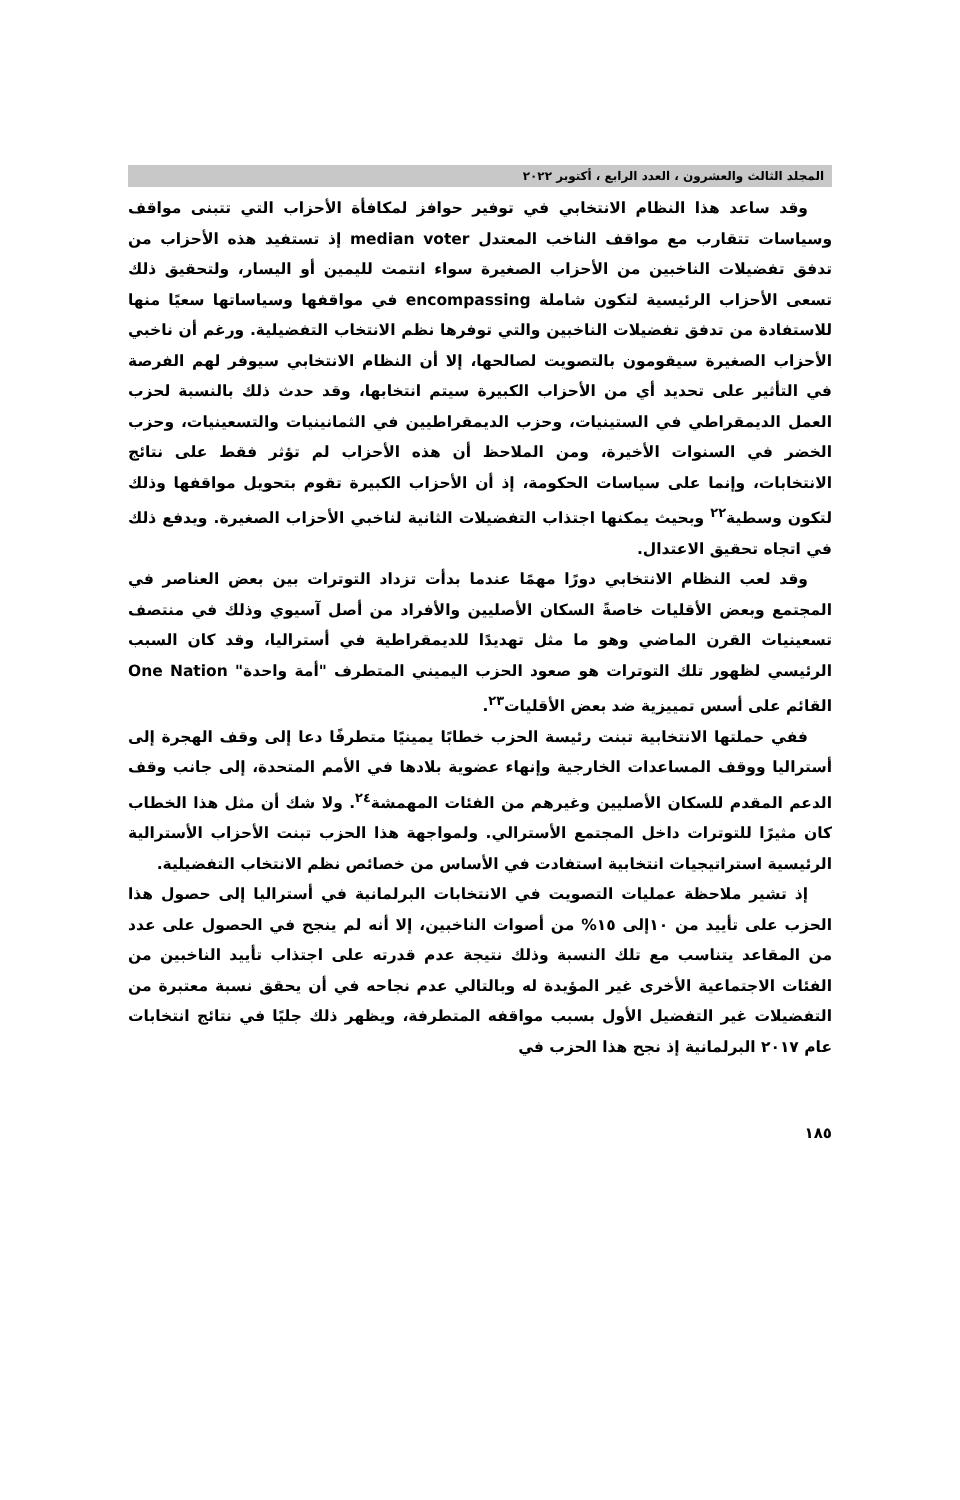المجلد الثالث والعشرون ، العدد الرابع ، أكتوبر ٢٠٢٢
وقد ساعد هذا النظام الانتخابي في توفير حوافز لمكافأة الأحزاب التي تتبنى مواقف وسياسات تتقارب مع مواقف الناخب المعتدل median voter إذ تستفيد هذه الأحزاب من تدفق تفضيلات الناخبين من الأحزاب الصغيرة سواء انتمت لليمين أو اليسار، ولتحقيق ذلك تسعى الأحزاب الرئيسية لتكون شاملة encompassing في مواقفها وسياساتها سعيًا منها للاستفادة من تدفق تفضيلات الناخبين والتي توفرها نظم الانتخاب التفضيلية. ورغم أن ناخبي الأحزاب الصغيرة سيقومون بالتصويت لصالحها، إلا أن النظام الانتخابي سيوفر لهم الفرصة في التأثير على تحديد أي من الأحزاب الكبيرة سيتم انتخابها، وقد حدث ذلك بالنسبة لحزب العمل الديمقراطي في الستينيات، وحزب الديمقراطيين في الثمانينيات والتسعينيات، وحزب الخضر في السنوات الأخيرة، ومن الملاحظ أن هذه الأحزاب لم تؤثر فقط على نتائج الانتخابات، وإنما على سياسات الحكومة، إذ أن الأحزاب الكبيرة تقوم بتحويل مواقفها وذلك لتكون وسطية<sup>٢٢</sup> وبحيث يمكنها اجتذاب التفضيلات الثانية لناخبي الأحزاب الصغيرة. ويدفع ذلك في اتجاه تحقيق الاعتدال.
وقد لعب النظام الانتخابي دورًا مهمًا عندما بدأت تزداد التوترات بين بعض العناصر في المجتمع وبعض الأقليات خاصةً السكان الأصليين والأفراد من أصل آسيوي وذلك في منتصف تسعينيات القرن الماضي وهو ما مثل تهديدًا للديمقراطية في أستراليا، وقد كان السبب الرئيسي لظهور تلك التوترات هو صعود الحزب اليميني المتطرف "أمة واحدة" One Nation القائم على أسس تمييزية ضد بعض الأقليات<sup>٢٣</sup>.
ففي حملتها الانتخابية تبنت رئيسة الحزب خطابًا يمينيًا متطرفًا دعا إلى وقف الهجرة إلى أستراليا ووقف المساعدات الخارجية وإنهاء عضوية بلادها في الأمم المتحدة، إلى جانب وقف الدعم المقدم للسكان الأصليين وغيرهم من الفئات المهمشة<sup>٢٤</sup>. ولا شك أن مثل هذا الخطاب كان مثيرًا للتوترات داخل المجتمع الأسترالي. ولمواجهة هذا الحزب تبنت الأحزاب الأسترالية الرئيسية استراتيجيات انتخابية استفادت في الأساس من خصائص نظم الانتخاب التفضيلية.
إذ تشير ملاحظة عمليات التصويت في الانتخابات البرلمانية في أستراليا إلى حصول هذا الحزب على تأييد من ١٠إلى ١٥% من أصوات الناخبين، إلا أنه لم ينجح في الحصول على عدد من المقاعد يتناسب مع تلك النسبة وذلك نتيجة عدم قدرته على اجتذاب تأييد الناخبين من الفئات الاجتماعية الأخرى غير المؤيدة له وبالتالي عدم نجاحه في أن يحقق نسبة معتبرة من التفضيلات غير التفضيل الأول بسبب مواقفه المتطرفة، ويظهر ذلك جليًا في نتائج انتخابات عام ٢٠١٧ البرلمانية إذ نجح هذا الحزب في
١٨٥